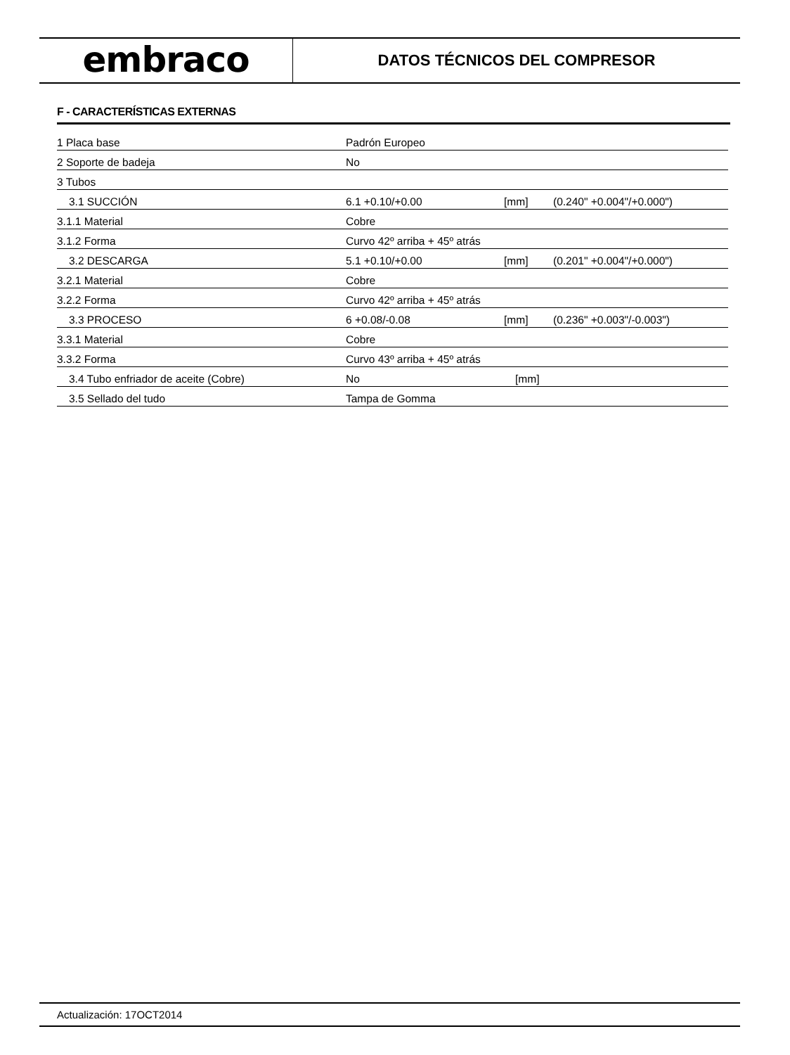embraco
DATOS TÉCNICOS DEL COMPRESOR
F - CARACTERÍSTICAS EXTERNAS
| 1 Placa base | Padrón Europeo | | |
| 2 Soporte de badeja | No | | |
| 3 Tubos | | | |
| 3.1 SUCCIÓN | 6.1 +0.10/+0.00 | [mm] | (0.240" +0.004"/+0.000") |
| 3.1.1 Material | Cobre | | |
| 3.1.2 Forma | Curvo 42º arriba + 45º atrás | | |
| 3.2 DESCARGA | 5.1 +0.10/+0.00 | [mm] | (0.201" +0.004"/+0.000") |
| 3.2.1 Material | Cobre | | |
| 3.2.2 Forma | Curvo 42º arriba + 45º atrás | | |
| 3.3 PROCESO | 6 +0.08/-0.08 | [mm] | (0.236" +0.003"/-0.003") |
| 3.3.1 Material | Cobre | | |
| 3.3.2 Forma | Curvo 43º arriba + 45º atrás | | |
| 3.4 Tubo enfriador de aceite (Cobre) | No | [mm] | |
| 3.5 Sellado del tudo | Tampa de Gomma | | |
Actualización: 17OCT2014